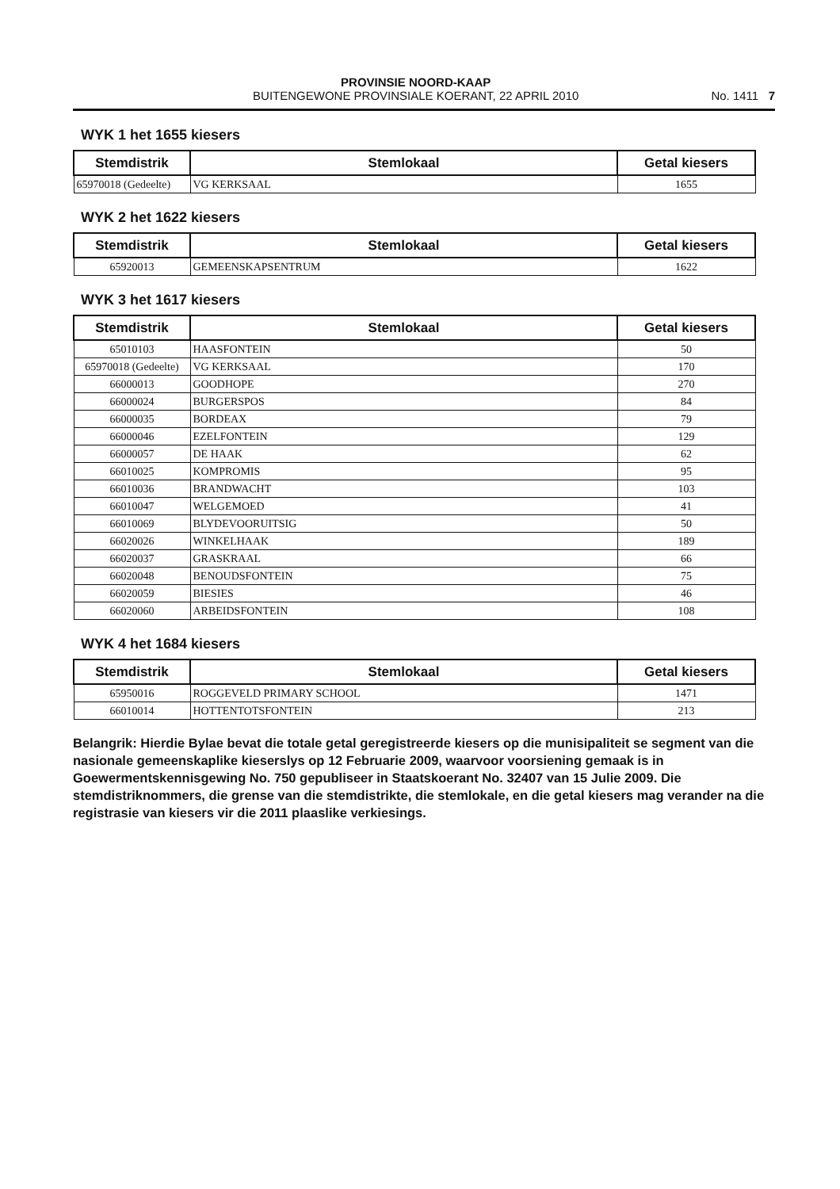PROVINSIE NOORD-KAAP
BUITENGEWONE PROVINSIALE KOERANT, 22 APRIL 2010
No. 1411 7
WYK 1 het 1655 kiesers
| Stemdistrik | Stemlokaal | Getal kiesers |
| --- | --- | --- |
| 65970018 (Gedeelte) | VG KERKSAAL | 1655 |
WYK 2 het 1622 kiesers
| Stemdistrik | Stemlokaal | Getal kiesers |
| --- | --- | --- |
| 65920013 | GEMEENSKAPSENTRUM | 1622 |
WYK 3 het 1617 kiesers
| Stemdistrik | Stemlokaal | Getal kiesers |
| --- | --- | --- |
| 65010103 | HAASFONTEIN | 50 |
| 65970018 (Gedeelte) | VG KERKSAAL | 170 |
| 66000013 | GOODHOPE | 270 |
| 66000024 | BURGERSPOS | 84 |
| 66000035 | BORDEAX | 79 |
| 66000046 | EZELFONTEIN | 129 |
| 66000057 | DE HAAK | 62 |
| 66010025 | KOMPROMIS | 95 |
| 66010036 | BRANDWACHT | 103 |
| 66010047 | WELGEMOED | 41 |
| 66010069 | BLYDEVOORUITSIG | 50 |
| 66020026 | WINKELHAAK | 189 |
| 66020037 | GRASKRAAL | 66 |
| 66020048 | BENOUDSFONTEIN | 75 |
| 66020059 | BIESIES | 46 |
| 66020060 | ARBEIDSFONTEIN | 108 |
WYK 4 het 1684 kiesers
| Stemdistrik | Stemlokaal | Getal kiesers |
| --- | --- | --- |
| 65950016 | ROGGEVELD PRIMARY SCHOOL | 1471 |
| 66010014 | HOTTENTOTSFONTEIN | 213 |
Belangrik: Hierdie Bylae bevat die totale getal geregistreerde kiesers op die munisipaliteit se segment van die nasionale gemeenskaplike kieserslys op 12 Februarie 2009, waarvoor voorsiening gemaak is in Goewermentskennisgewing No. 750 gepubliseer in Staatskoerant No. 32407 van 15 Julie 2009. Die stemdistriknommers, die grense van die stemdistrikte, die stemlokale, en die getal kiesers mag verander na die registrasie van kiesers vir die 2011 plaaslike verkiesings.